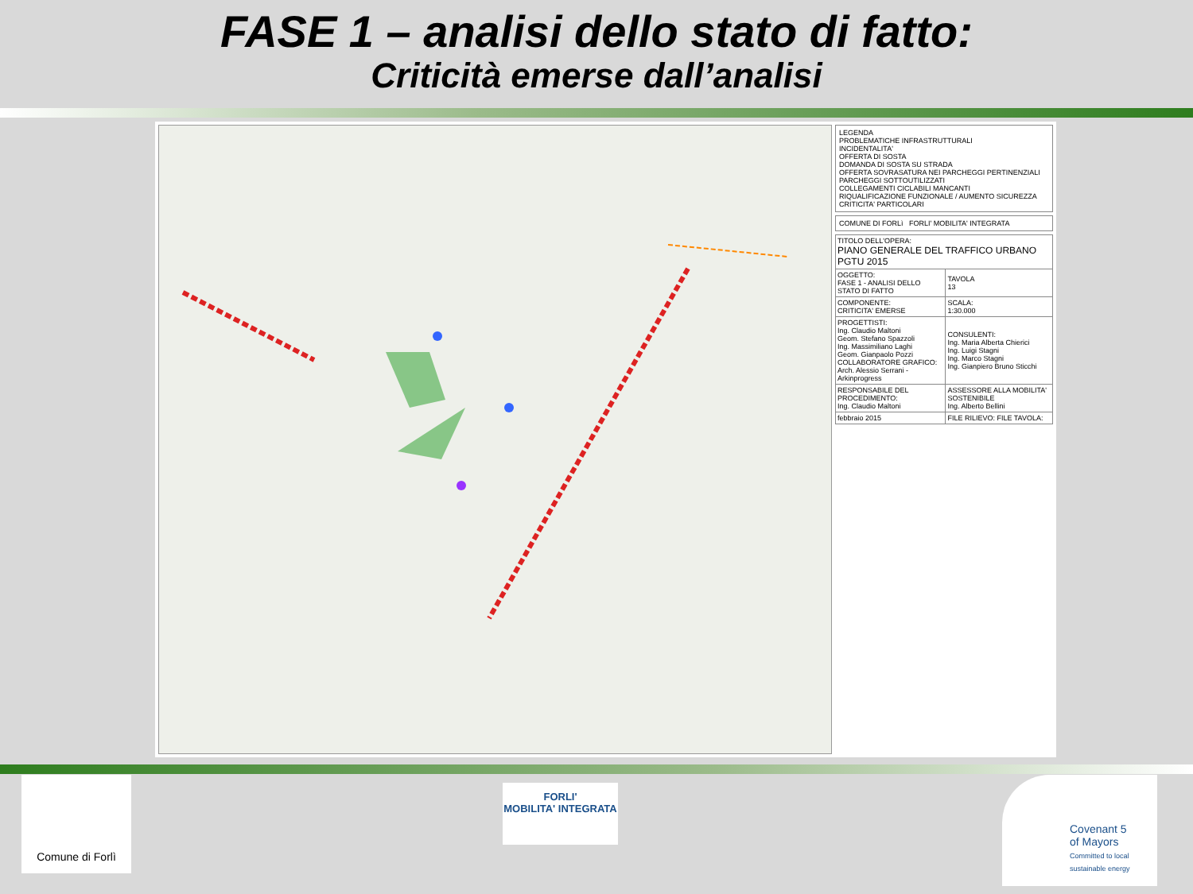FASE 1 – analisi dello stato di fatto:
Criticità emerse dall’analisi
LEGENDA
PROBLEMATICHE INFRASTRUTTURALI
INCIDENTALITA'
OFFERTA DI SOSTA
DOMANDA DI SOSTA SU STRADA
OFFERTA SOVRASATURA NEI PARCHEGGI PERTINENZIALI
PARCHEGGI SOTTOUTILIZZATI
COLLEGAMENTI CICLABILI MANCANTI
RIQUALIFICAZIONE FUNZIONALE / AUMENTO SICUREZZA
CRITICITA' PARTICOLARI
COMUNE DI FORLì FORLI' MOBILITA' INTEGRATA
| TITOLO DELL'OPERA: PIANO GENERALE DEL TRAFFICO URBANO PGTU 2015 | |
| OGGETTO: FASE 1 - ANALISI DELLO STATO DI FATTO | TAVOLA 13 |
| COMPONENTE: CRITICITA' EMERSE | SCALA: 1:30.000 |
| PROGETTISTI: Ing. Claudio Maltoni Geom. Stefano Spazzoli Ing. Massimiliano Laghi Geom. Gianpaolo Pozzi COLLABORATORE GRAFICO: Arch. Alessio Serrani - Arkinprogress | CONSULENTI: Ing. Maria Alberta Chierici Ing. Luigi Stagni Ing. Marco Stagni Ing. Gianpiero Bruno Sticchi |
| RESPONSABILE DEL PROCEDIMENTO: Ing. Claudio Maltoni | ASSESSORE ALLA MOBILITA' SOSTENIBILE Ing. Alberto Bellini |
| febbraio 2015 | FILE RILIEVO: FILE TAVOLA: |
Comune di Forlì
FORLI'
MOBILITA' INTEGRATA
Covenant 5
of Mayors
Committed to local sustainable energy